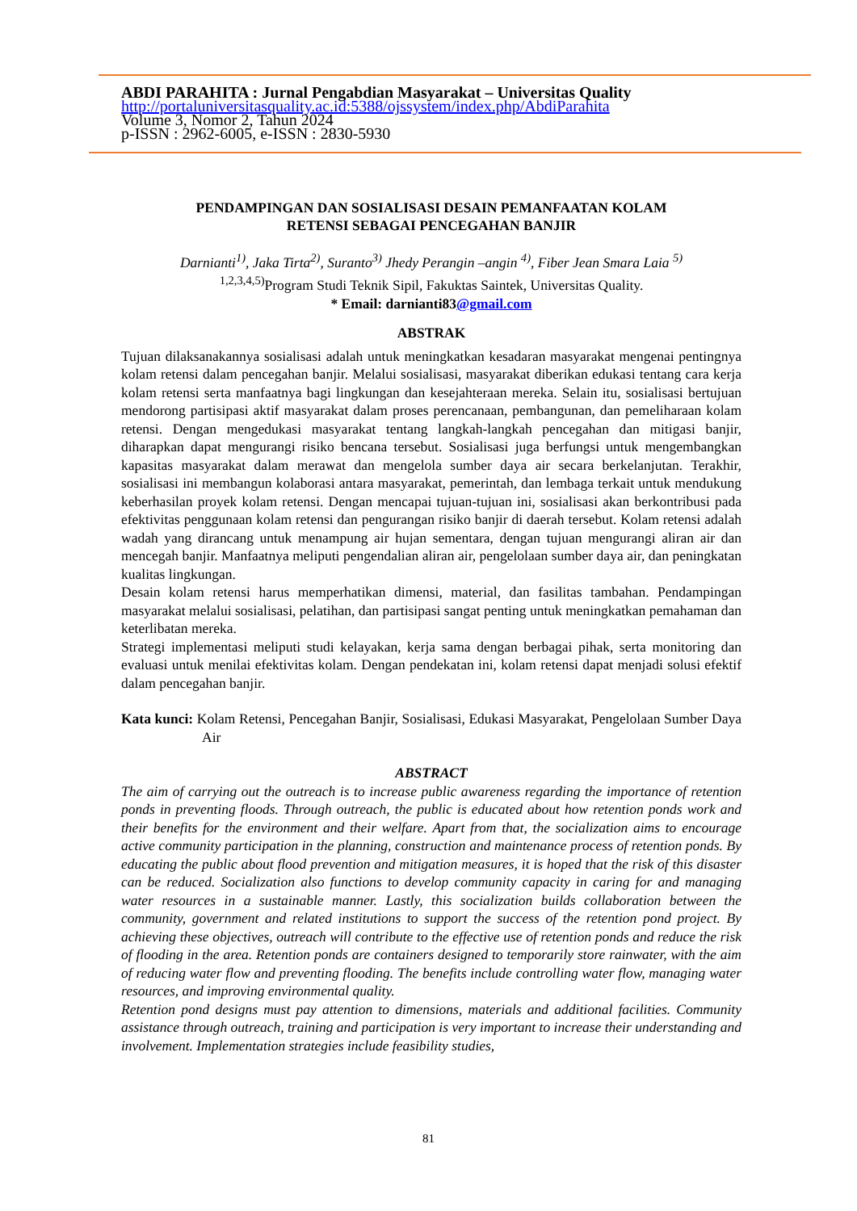ABDI PARAHITA : Jurnal Pengabdian Masyarakat – Universitas Quality
http://portaluniversitasquality.ac.id:5388/ojssystem/index.php/AbdiParahita
Volume 3, Nomor 2, Tahun 2024
p-ISSN : 2962-6005, e-ISSN : 2830-5930
PENDAMPINGAN DAN SOSIALISASI DESAIN PEMANFAATAN KOLAM
RETENSI SEBAGAI PENCEGAHAN BANJIR
Darnianti<sup>1)</sup>, Jaka Tirta<sup>2)</sup>, Suranto<sup>3)</sup> Jhedy Perangin –angin <sup>4)</sup>, Fiber Jean Smara Laia <sup>5)</sup>
<sup>1,2,3,4,5)</sup>Program Studi Teknik Sipil, Fakuktas Saintek, Universitas Quality.
* Email: darnianti83@gmail.com
ABSTRAK
Tujuan dilaksanakannya sosialisasi adalah untuk meningkatkan kesadaran masyarakat mengenai pentingnya kolam retensi dalam pencegahan banjir. Melalui sosialisasi, masyarakat diberikan edukasi tentang cara kerja kolam retensi serta manfaatnya bagi lingkungan dan kesejahteraan mereka. Selain itu, sosialisasi bertujuan mendorong partisipasi aktif masyarakat dalam proses perencanaan, pembangunan, dan pemeliharaan kolam retensi. Dengan mengedukasi masyarakat tentang langkah-langkah pencegahan dan mitigasi banjir, diharapkan dapat mengurangi risiko bencana tersebut. Sosialisasi juga berfungsi untuk mengembangkan kapasitas masyarakat dalam merawat dan mengelola sumber daya air secara berkelanjutan. Terakhir, sosialisasi ini membangun kolaborasi antara masyarakat, pemerintah, dan lembaga terkait untuk mendukung keberhasilan proyek kolam retensi. Dengan mencapai tujuan-tujuan ini, sosialisasi akan berkontribusi pada efektivitas penggunaan kolam retensi dan pengurangan risiko banjir di daerah tersebut. Kolam retensi adalah wadah yang dirancang untuk menampung air hujan sementara, dengan tujuan mengurangi aliran air dan mencegah banjir. Manfaatnya meliputi pengendalian aliran air, pengelolaan sumber daya air, dan peningkatan kualitas lingkungan.
Desain kolam retensi harus memperhatikan dimensi, material, dan fasilitas tambahan. Pendampingan masyarakat melalui sosialisasi, pelatihan, dan partisipasi sangat penting untuk meningkatkan pemahaman dan keterlibatan mereka.
Strategi implementasi meliputi studi kelayakan, kerja sama dengan berbagai pihak, serta monitoring dan evaluasi untuk menilai efektivitas kolam. Dengan pendekatan ini, kolam retensi dapat menjadi solusi efektif dalam pencegahan banjir.
Kata kunci: Kolam Retensi, Pencegahan Banjir, Sosialisasi, Edukasi Masyarakat, Pengelolaan Sumber Daya Air
ABSTRACT
The aim of carrying out the outreach is to increase public awareness regarding the importance of retention ponds in preventing floods. Through outreach, the public is educated about how retention ponds work and their benefits for the environment and their welfare. Apart from that, the socialization aims to encourage active community participation in the planning, construction and maintenance process of retention ponds. By educating the public about flood prevention and mitigation measures, it is hoped that the risk of this disaster can be reduced. Socialization also functions to develop community capacity in caring for and managing water resources in a sustainable manner. Lastly, this socialization builds collaboration between the community, government and related institutions to support the success of the retention pond project. By achieving these objectives, outreach will contribute to the effective use of retention ponds and reduce the risk of flooding in the area. Retention ponds are containers designed to temporarily store rainwater, with the aim of reducing water flow and preventing flooding. The benefits include controlling water flow, managing water resources, and improving environmental quality.
Retention pond designs must pay attention to dimensions, materials and additional facilities. Community assistance through outreach, training and participation is very important to increase their understanding and involvement. Implementation strategies include feasibility studies,
81